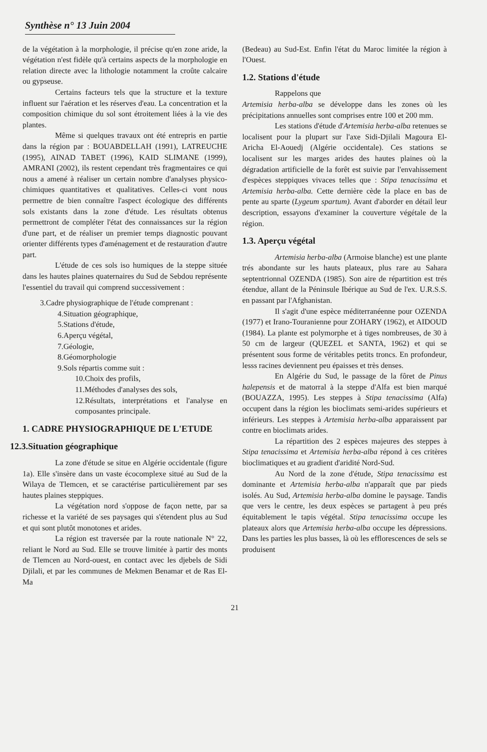Synthèse n° 13 Juin 2004
de la végétation à la morphologie, il précise qu'en zone aride, la végétation n'est fidèle qu'à certains aspects de la morphologie en relation directe avec la lithologie notamment la croûte calcaire ou gypseuse.
Certains facteurs tels que la structure et la texture influent sur l'aération et les réserves d'eau. La concentration et la composition chimique du sol sont étroitement liées à la vie des plantes.
Même si quelques travaux ont été entrepris en partie dans la région par : BOUABDELLAH (1991), LATREUCHE (1995), AINAD TABET (1996), KAID SLIMANE (1999), AMRANI (2002), ils restent cependant très fragmentaires ce qui nous a amené à réaliser un certain nombre d'analyses physico-chimiques quantitatives et qualitatives. Celles-ci vont nous permettre de bien connaître l'aspect écologique des différents sols existants dans la zone d'étude. Les résultats obtenus permettront de compléter l'état des connaissances sur la région d'une part, et de réaliser un premier temps diagnostic pouvant orienter différents types d'aménagement et de restauration d'autre part.
L'étude de ces sols iso humiques de la steppe située dans les hautes plaines quaternaires du Sud de Sebdou représente l'essentiel du travail qui comprend successivement :
3.Cadre physiographique de l'étude comprenant :
4.Situation géographique,
5.Stations d'étude,
6.Aperçu végétal,
7.Géologie,
8.Géomorphologie
9.Sols répartis comme suit :
10.Choix des profils,
11.Méthodes d'analyses des sols,
12.Résultats, interprétations et l'analyse en composantes principale.
1. CADRE PHYSIOGRAPHIQUE DE L'ETUDE
12.3.Situation géographique
La zone d'étude se situe en Algérie occidentale (figure 1a). Elle s'insère dans un vaste écocomplexe situé au Sud de la Wilaya de Tlemcen, et se caractérise particulièrement par ses hautes plaines steppiques.
La végétation nord s'oppose de façon nette, par sa richesse et la variété de ses paysages qui s'étendent plus au Sud et qui sont plutôt monotones et arides.
La région est traversée par la route nationale N° 22, reliant le Nord au Sud. Elle se trouve limitée à partir des monts de Tlemcen au Nord-ouest, en contact avec les djebels de Sidi Djilali, et par les communes de Mekmen Benamar et de Ras El-Ma
(Bedeau) au Sud-Est. Enfin l'état du Maroc limitée la région à l'Ouest.
1.2. Stations d'étude
Rappelons que
Artemisia herba-alba se développe dans les zones où les précipitations annuelles sont comprises entre 100 et 200 mm.
Les stations d'étude d'Artemisia herba-alba retenues se localisent pour la plupart sur l'axe Sidi-Djilali Magoura El-Aricha El-Aouedj (Algérie occidentale). Ces stations se localisent sur les marges arides des hautes plaines où la dégradation artificielle de la forêt est suivie par l'envahissement d'espèces steppiques vivaces telles que : Stipa tenacissima et Artemisia herba-alba. Cette dernière cède la place en bas de pente au sparte (Lygeum spartum). Avant d'aborder en détail leur description, essayons d'examiner la couverture végétale de la région.
1.3. Aperçu végétal
Artemisia herba-alba (Armoise blanche) est une plante trés abondante sur les hauts plateaux, plus rare au Sahara septentrionnal OZENDA (1985). Son aire de répartition est trés étendue, allant de la Péninsule Ibérique au Sud de l'ex. U.R.S.S. en passant par l'Afghanistan.
Il s'agit d'une espèce méditerranéenne pour OZENDA (1977) et Irano-Touranienne pour ZOHARY (1962), et AIDOUD (1984). La plante est polymorphe et à tiges nombreuses, de 30 à 50 cm de largeur (QUEZEL et SANTA, 1962) et qui se présentent sous forme de véritables petits troncs. En profondeur, lesss racines deviennent peu épaisses et très denses.
En Algérie du Sud, le passage de la fôret de Pinus halepensis et de matorral à la steppe d'Alfa est bien marqué (BOUAZZA, 1995). Les steppes à Stipa tenacissima (Alfa) occupent dans la région les bioclimats semi-arides supérieurs et inférieurs. Les steppes à Artemisia herba-alba apparaissent par contre en bioclimats arides.
La répartition des 2 espèces majeures des steppes à Stipa tenacissima et Artemisia herba-alba répond à ces critères bioclimatiques et au gradient d'aridité Nord-Sud.
Au Nord de la zone d'étude, Stipa tenacissima est dominante et Artemisia herba-alba n'apparaît que par pieds isolés. Au Sud, Artemisia herba-alba domine le paysage. Tandis que vers le centre, les deux espèces se partagent à peu prés équitablement le tapis végétal. Stipa tenacissima occupe les plateaux alors que Artemisia herba-alba occupe les dépressions. Dans les parties les plus basses, là où les efflorescences de sels se produisent
21